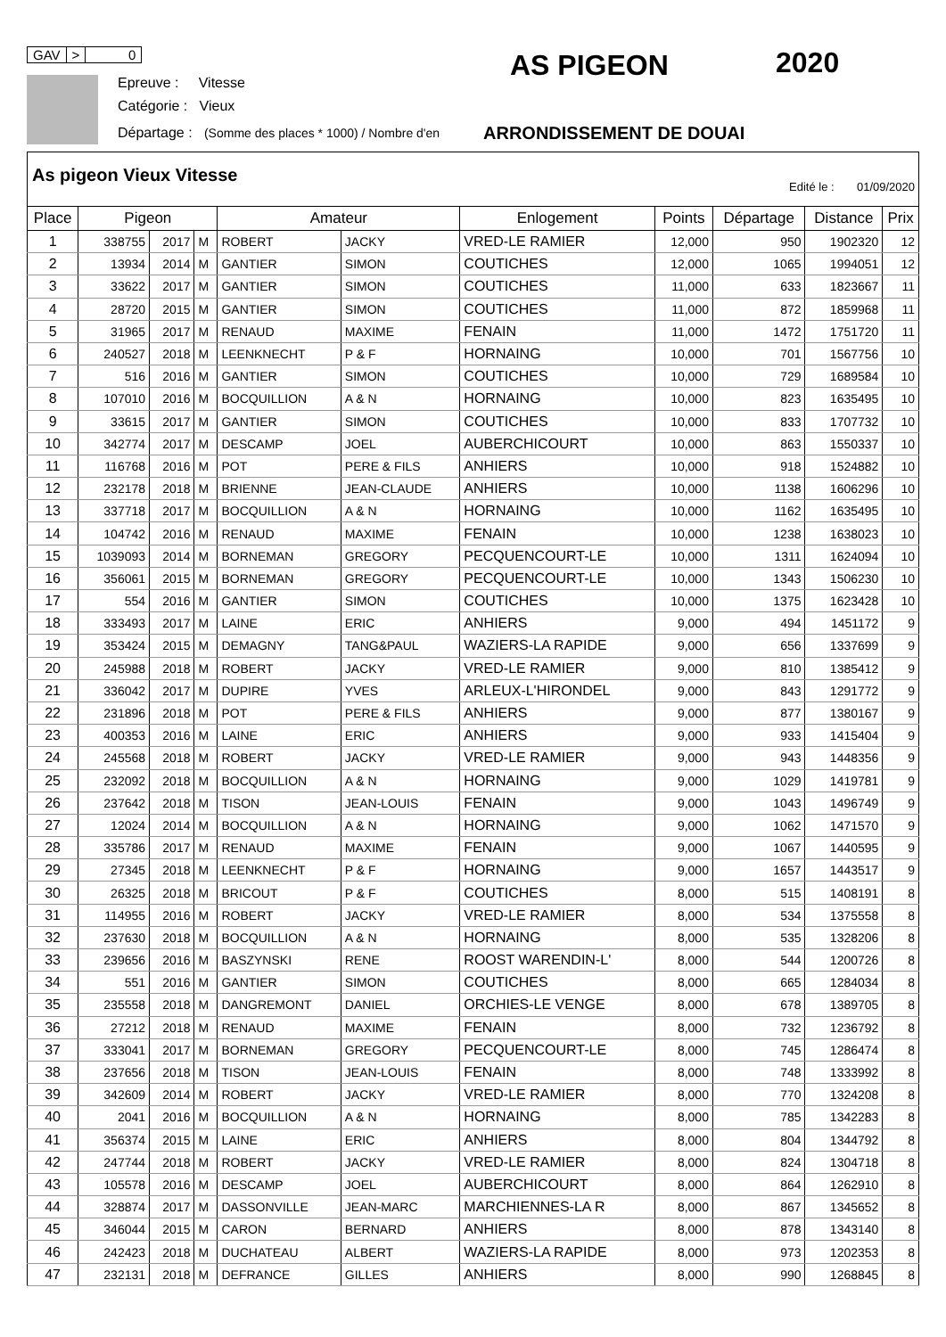GAV > 0
Epreuve : Vitesse
Catégorie : Vieux
Départage : (Somme des places * 1000) / Nombre d'en
AS PIGEON 2020
ARRONDISSEMENT DE DOUAI
As pigeon Vieux Vitesse
Edité le : 01/09/2020
| Place | Pigeon | | | Amateur | | Enlogement | Points | Départage | Distance | Prix |
| --- | --- | --- | --- | --- | --- | --- | --- | --- | --- | --- |
| 1 | 338755 | 2017 | M | ROBERT | JACKY | VRED-LE RAMIER | 12,000 | 950 | 1902320 | 12 |
| 2 | 13934 | 2014 | M | GANTIER | SIMON | COUTICHES | 12,000 | 1065 | 1994051 | 12 |
| 3 | 33622 | 2017 | M | GANTIER | SIMON | COUTICHES | 11,000 | 633 | 1823667 | 11 |
| 4 | 28720 | 2015 | M | GANTIER | SIMON | COUTICHES | 11,000 | 872 | 1859968 | 11 |
| 5 | 31965 | 2017 | M | RENAUD | MAXIME | FENAIN | 11,000 | 1472 | 1751720 | 11 |
| 6 | 240527 | 2018 | M | LEENKNECHT | P & F | HORNAING | 10,000 | 701 | 1567756 | 10 |
| 7 | 516 | 2016 | M | GANTIER | SIMON | COUTICHES | 10,000 | 729 | 1689584 | 10 |
| 8 | 107010 | 2016 | M | BOCQUILLION | A & N | HORNAING | 10,000 | 823 | 1635495 | 10 |
| 9 | 33615 | 2017 | M | GANTIER | SIMON | COUTICHES | 10,000 | 833 | 1707732 | 10 |
| 10 | 342774 | 2017 | M | DESCAMP | JOEL | AUBERCHICOURT | 10,000 | 863 | 1550337 | 10 |
| 11 | 116768 | 2016 | M | POT | PERE & FILS | ANHIERS | 10,000 | 918 | 1524882 | 10 |
| 12 | 232178 | 2018 | M | BRIENNE | JEAN-CLAUDE | ANHIERS | 10,000 | 1138 | 1606296 | 10 |
| 13 | 337718 | 2017 | M | BOCQUILLION | A & N | HORNAING | 10,000 | 1162 | 1635495 | 10 |
| 14 | 104742 | 2016 | M | RENAUD | MAXIME | FENAIN | 10,000 | 1238 | 1638023 | 10 |
| 15 | 1039093 | 2014 | M | BORNEMAN | GREGORY | PECQUENCOURT-LE | 10,000 | 1311 | 1624094 | 10 |
| 16 | 356061 | 2015 | M | BORNEMAN | GREGORY | PECQUENCOURT-LE | 10,000 | 1343 | 1506230 | 10 |
| 17 | 554 | 2016 | M | GANTIER | SIMON | COUTICHES | 10,000 | 1375 | 1623428 | 10 |
| 18 | 333493 | 2017 | M | LAINE | ERIC | ANHIERS | 9,000 | 494 | 1451172 | 9 |
| 19 | 353424 | 2015 | M | DEMAGNY | TANG&PAUL | WAZIERS-LA RAPIDE | 9,000 | 656 | 1337699 | 9 |
| 20 | 245988 | 2018 | M | ROBERT | JACKY | VRED-LE RAMIER | 9,000 | 810 | 1385412 | 9 |
| 21 | 336042 | 2017 | M | DUPIRE | YVES | ARLEUX-L'HIRONDEL | 9,000 | 843 | 1291772 | 9 |
| 22 | 231896 | 2018 | M | POT | PERE & FILS | ANHIERS | 9,000 | 877 | 1380167 | 9 |
| 23 | 400353 | 2016 | M | LAINE | ERIC | ANHIERS | 9,000 | 933 | 1415404 | 9 |
| 24 | 245568 | 2018 | M | ROBERT | JACKY | VRED-LE RAMIER | 9,000 | 943 | 1448356 | 9 |
| 25 | 232092 | 2018 | M | BOCQUILLION | A & N | HORNAING | 9,000 | 1029 | 1419781 | 9 |
| 26 | 237642 | 2018 | M | TISON | JEAN-LOUIS | FENAIN | 9,000 | 1043 | 1496749 | 9 |
| 27 | 12024 | 2014 | M | BOCQUILLION | A & N | HORNAING | 9,000 | 1062 | 1471570 | 9 |
| 28 | 335786 | 2017 | M | RENAUD | MAXIME | FENAIN | 9,000 | 1067 | 1440595 | 9 |
| 29 | 27345 | 2018 | M | LEENKNECHT | P & F | HORNAING | 9,000 | 1657 | 1443517 | 9 |
| 30 | 26325 | 2018 | M | BRICOUT | P & F | COUTICHES | 8,000 | 515 | 1408191 | 8 |
| 31 | 114955 | 2016 | M | ROBERT | JACKY | VRED-LE RAMIER | 8,000 | 534 | 1375558 | 8 |
| 32 | 237630 | 2018 | M | BOCQUILLION | A & N | HORNAING | 8,000 | 535 | 1328206 | 8 |
| 33 | 239656 | 2016 | M | BASZYNSKI | RENE | ROOST WARENDIN-L' | 8,000 | 544 | 1200726 | 8 |
| 34 | 551 | 2016 | M | GANTIER | SIMON | COUTICHES | 8,000 | 665 | 1284034 | 8 |
| 35 | 235558 | 2018 | M | DANGREMONT | DANIEL | ORCHIES-LE VENGE | 8,000 | 678 | 1389705 | 8 |
| 36 | 27212 | 2018 | M | RENAUD | MAXIME | FENAIN | 8,000 | 732 | 1236792 | 8 |
| 37 | 333041 | 2017 | M | BORNEMAN | GREGORY | PECQUENCOURT-LE | 8,000 | 745 | 1286474 | 8 |
| 38 | 237656 | 2018 | M | TISON | JEAN-LOUIS | FENAIN | 8,000 | 748 | 1333992 | 8 |
| 39 | 342609 | 2014 | M | ROBERT | JACKY | VRED-LE RAMIER | 8,000 | 770 | 1324208 | 8 |
| 40 | 2041 | 2016 | M | BOCQUILLION | A & N | HORNAING | 8,000 | 785 | 1342283 | 8 |
| 41 | 356374 | 2015 | M | LAINE | ERIC | ANHIERS | 8,000 | 804 | 1344792 | 8 |
| 42 | 247744 | 2018 | M | ROBERT | JACKY | VRED-LE RAMIER | 8,000 | 824 | 1304718 | 8 |
| 43 | 105578 | 2016 | M | DESCAMP | JOEL | AUBERCHICOURT | 8,000 | 864 | 1262910 | 8 |
| 44 | 328874 | 2017 | M | DASSONVILLE | JEAN-MARC | MARCHIENNES-LA R | 8,000 | 867 | 1345652 | 8 |
| 45 | 346044 | 2015 | M | CARON | BERNARD | ANHIERS | 8,000 | 878 | 1343140 | 8 |
| 46 | 242423 | 2018 | M | DUCHATEAU | ALBERT | WAZIERS-LA RAPIDE | 8,000 | 973 | 1202353 | 8 |
| 47 | 232131 | 2018 | M | DEFRANCE | GILLES | ANHIERS | 8,000 | 990 | 1268845 | 8 |